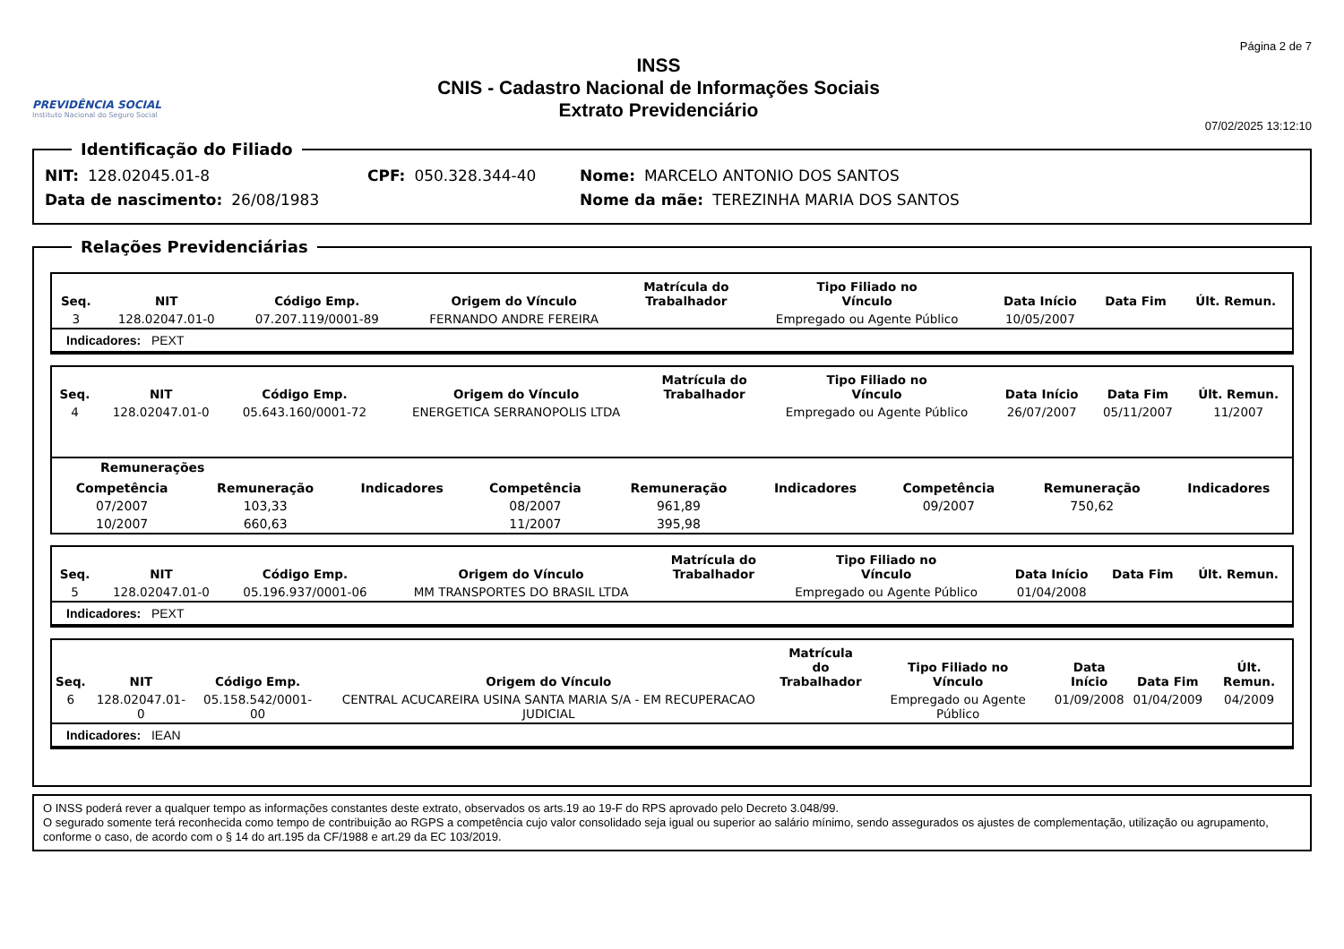PREVIDÊNCIA SOCIAL
Instituto Nacional do Seguro Social
INSS
CNIS - Cadastro Nacional de Informações Sociais
Extrato Previdenciário
Página 2 de 7
07/02/2025 13:12:10
Identificação do Filiado
NIT: 128.02045.01-8 CPF: 050.328.344-40 Nome: MARCELO ANTONIO DOS SANTOS
Data de nascimento: 26/08/1983 Nome da mãe: TEREZINHA MARIA DOS SANTOS
Relações Previdenciárias
| Seq. | NIT | Código Emp. | Origem do Vínculo | Matrícula do Trabalhador | Tipo Filiado no Vínculo | Data Início | Data Fim | Últ. Remun. |
| --- | --- | --- | --- | --- | --- | --- | --- | --- |
| 3 | 128.02047.01-0 | 07.207.119/0001-89 | FERNANDO ANDRE FEREIRA | | Empregado ou Agente Público | 10/05/2007 | | |
Indicadores: PEXT
| Seq. | NIT | Código Emp. | Origem do Vínculo | Matrícula do Trabalhador | Tipo Filiado no Vínculo | Data Início | Data Fim | Últ. Remun. |
| --- | --- | --- | --- | --- | --- | --- | --- | --- |
| 4 | 128.02047.01-0 | 05.643.160/0001-72 | ENERGETICA SERRANOPOLIS LTDA | | Empregado ou Agente Público | 26/07/2007 | 05/11/2007 | 11/2007 |
Remunerações
| Competência | Remuneração | Indicadores | Competência | Remuneração | Indicadores | Competência | Remuneração | Indicadores |
| --- | --- | --- | --- | --- | --- | --- | --- | --- |
| 07/2007 | 103,33 | | 08/2007 | 961,89 | | 09/2007 | 750,62 | |
| 10/2007 | 660,63 | | 11/2007 | 395,98 | | | | |
| Seq. | NIT | Código Emp. | Origem do Vínculo | Matrícula do Trabalhador | Tipo Filiado no Vínculo | Data Início | Data Fim | Últ. Remun. |
| --- | --- | --- | --- | --- | --- | --- | --- | --- |
| 5 | 128.02047.01-0 | 05.196.937/0001-06 | MM TRANSPORTES DO BRASIL LTDA | | Empregado ou Agente Público | 01/04/2008 | | |
Indicadores: PEXT
| Seq. | NIT | Código Emp. | Origem do Vínculo | Matrícula do Trabalhador | Tipo Filiado no Vínculo | Data Início | Data Fim | Últ. Remun. |
| --- | --- | --- | --- | --- | --- | --- | --- | --- |
| 6 | 128.02047.01-0 | 05.158.542/0001-00 | CENTRAL ACUCAREIRA USINA SANTA MARIA S/A - EM RECUPERACAO JUDICIAL | | Empregado ou Agente Público | 01/09/2008 | 01/04/2009 | 04/2009 |
Indicadores: IEAN
O INSS poderá rever a qualquer tempo as informações constantes deste extrato, observados os arts.19 ao 19-F do RPS aprovado pelo Decreto 3.048/99.
O segurado somente terá reconhecida como tempo de contribuição ao RGPS a competência cujo valor consolidado seja igual ou superior ao salário mínimo, sendo assegurados os ajustes de complementação, utilização ou agrupamento, conforme o caso, de acordo com o § 14 do art.195 da CF/1988 e art.29 da EC 103/2019.